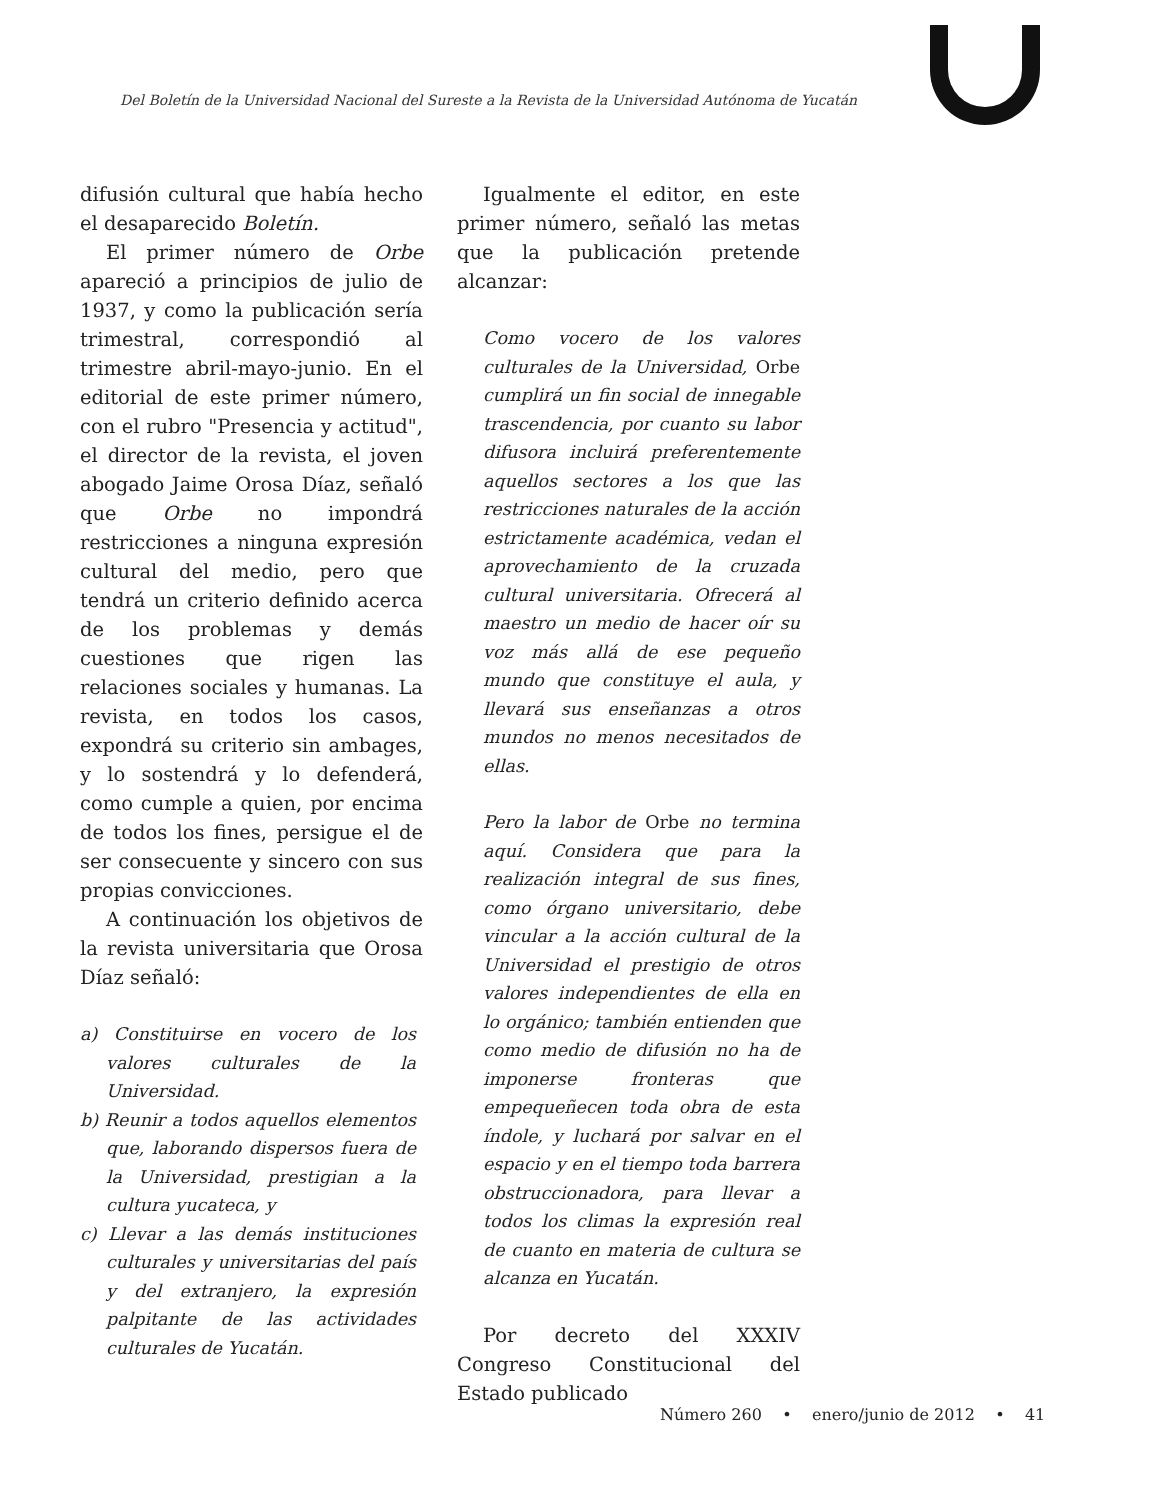Del Boletín de la Universidad Nacional del Sureste a la Revista de la Universidad Autónoma de Yucatán
difusión cultural que había hecho el desaparecido Boletín.
El primer número de Orbe apareció a principios de julio de 1937, y como la publicación sería trimestral, correspondió al trimestre abril-mayo-junio. En el editorial de este primer número, con el rubro "Presencia y actitud", el director de la revista, el joven abogado Jaime Orosa Díaz, señaló que Orbe no impondrá restricciones a ninguna expresión cultural del medio, pero que tendrá un criterio definido acerca de los problemas y demás cuestiones que rigen las relaciones sociales y humanas. La revista, en todos los casos, expondrá su criterio sin ambages, y lo sostendrá y lo defenderá, como cumple a quien, por encima de todos los fines, persigue el de ser consecuente y sincero con sus propias convicciones.
A continuación los objetivos de la revista universitaria que Orosa Díaz señaló:
a) Constituirse en vocero de los valores culturales de la Universidad.
b) Reunir a todos aquellos elementos que, laborando dispersos fuera de la Universidad, prestigian a la cultura yucateca, y
c) Llevar a las demás instituciones culturales y universitarias del país y del extranjero, la expresión palpitante de las actividades culturales de Yucatán.
Igualmente el editor, en este primer número, señaló las metas que la publicación pretende alcanzar:
Como vocero de los valores culturales de la Universidad, Orbe cumplirá un fin social de innegable trascendencia, por cuanto su labor difusora incluirá preferentemente aquellos sectores a los que las restricciones naturales de la acción estrictamente académica, vedan el aprovechamiento de la cruzada cultural universitaria. Ofrecerá al maestro un medio de hacer oír su voz más allá de ese pequeño mundo que constituye el aula, y llevará sus enseñanzas a otros mundos no menos necesitados de ellas.
Pero la labor de Orbe no termina aquí. Considera que para la realización integral de sus fines, como órgano universitario, debe vincular a la acción cultural de la Universidad el prestigio de otros valores independientes de ella en lo orgánico; también entienden que como medio de difusión no ha de imponerse fronteras que empequeñecen toda obra de esta índole, y luchará por salvar en el espacio y en el tiempo toda barrera obstruccionadora, para llevar a todos los climas la expresión real de cuanto en materia de cultura se alcanza en Yucatán.
Por decreto del XXXIV Congreso Constitucional del Estado publicado
Número 260 • enero/junio de 2012 • 41